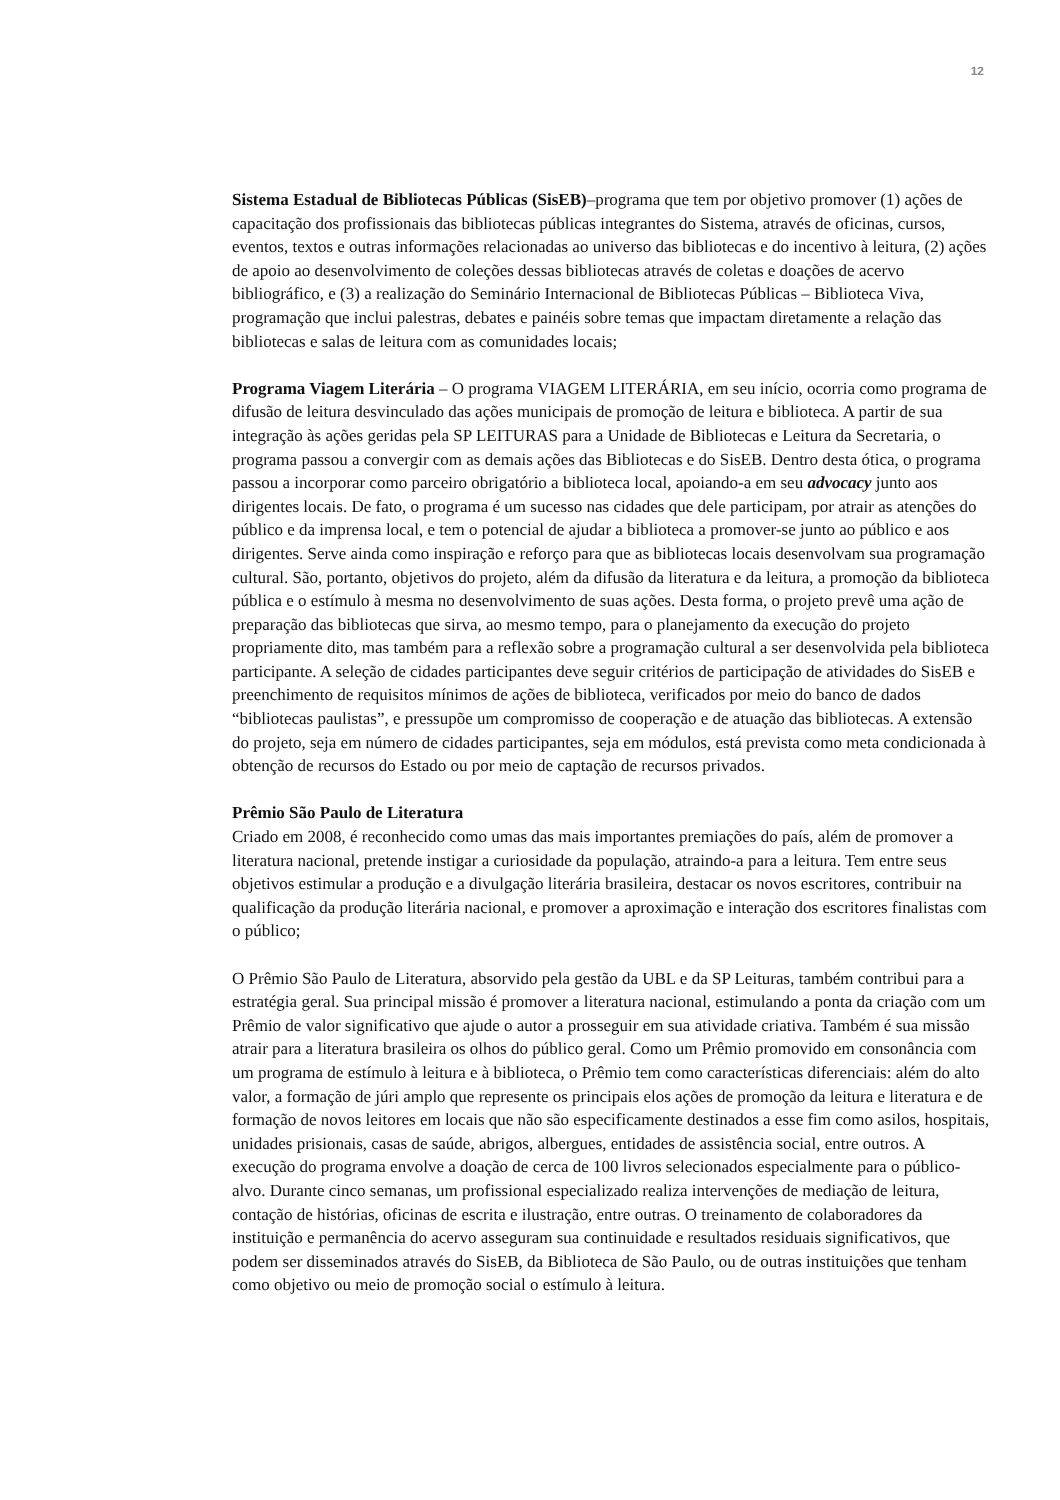12
Sistema Estadual de Bibliotecas Públicas (SisEB)–programa que tem por objetivo promover (1) ações de capacitação dos profissionais das bibliotecas públicas integrantes do Sistema, através de oficinas, cursos, eventos, textos e outras informações relacionadas ao universo das bibliotecas e do incentivo à leitura, (2) ações de apoio ao desenvolvimento de coleções dessas bibliotecas através de coletas e doações de acervo bibliográfico, e (3) a realização do Seminário Internacional de Bibliotecas Públicas – Biblioteca Viva, programação que inclui palestras, debates e painéis sobre temas que impactam diretamente a relação das bibliotecas e salas de leitura com as comunidades locais;
Programa Viagem Literária – O programa VIAGEM LITERÁRIA, em seu início, ocorria como programa de difusão de leitura desvinculado das ações municipais de promoção de leitura e biblioteca. A partir de sua integração às ações geridas pela SP LEITURAS para a Unidade de Bibliotecas e Leitura da Secretaria, o programa passou a convergir com as demais ações das Bibliotecas e do SisEB. Dentro desta ótica, o programa passou a incorporar como parceiro obrigatório a biblioteca local, apoiando-a em seu advocacy junto aos dirigentes locais. De fato, o programa é um sucesso nas cidades que dele participam, por atrair as atenções do público e da imprensa local, e tem o potencial de ajudar a biblioteca a promover-se junto ao público e aos dirigentes. Serve ainda como inspiração e reforço para que as bibliotecas locais desenvolvam sua programação cultural. São, portanto, objetivos do projeto, além da difusão da literatura e da leitura, a promoção da biblioteca pública e o estímulo à mesma no desenvolvimento de suas ações. Desta forma, o projeto prevê uma ação de preparação das bibliotecas que sirva, ao mesmo tempo, para o planejamento da execução do projeto propriamente dito, mas também para a reflexão sobre a programação cultural a ser desenvolvida pela biblioteca participante. A seleção de cidades participantes deve seguir critérios de participação de atividades do SisEB e preenchimento de requisitos mínimos de ações de biblioteca, verificados por meio do banco de dados “bibliotecas paulistas”, e pressupõe um compromisso de cooperação e de atuação das bibliotecas. A extensão do projeto, seja em número de cidades participantes, seja em módulos, está prevista como meta condicionada à obtenção de recursos do Estado ou por meio de captação de recursos privados.
Prêmio São Paulo de Literatura
Criado em 2008, é reconhecido como umas das mais importantes premiações do país, além de promover a literatura nacional, pretende instigar a curiosidade da população, atraindo-a para a leitura. Tem entre seus objetivos estimular a produção e a divulgação literária brasileira, destacar os novos escritores, contribuir na qualificação da produção literária nacional, e promover a aproximação e interação dos escritores finalistas com o público;
O Prêmio São Paulo de Literatura, absorvido pela gestão da UBL e da SP Leituras, também contribui para a estratégia geral. Sua principal missão é promover a literatura nacional, estimulando a ponta da criação com um Prêmio de valor significativo que ajude o autor a prosseguir em sua atividade criativa. Também é sua missão atrair para a literatura brasileira os olhos do público geral. Como um Prêmio promovido em consonância com um programa de estímulo à leitura e à biblioteca, o Prêmio tem como características diferenciais: além do alto valor, a formação de júri amplo que represente os principais elos ações de promoção da leitura e literatura e de formação de novos leitores em locais que não são especificamente destinados a esse fim como asilos, hospitais, unidades prisionais, casas de saúde, abrigos, albergues, entidades de assistência social, entre outros. A execução do programa envolve a doação de cerca de 100 livros selecionados especialmente para o público-alvo. Durante cinco semanas, um profissional especializado realiza intervenções de mediação de leitura, contação de histórias, oficinas de escrita e ilustração, entre outras. O treinamento de colaboradores da instituição e permanência do acervo asseguram sua continuidade e resultados residuais significativos, que podem ser disseminados através do SisEB, da Biblioteca de São Paulo, ou de outras instituições que tenham como objetivo ou meio de promoção social o estímulo à leitura.